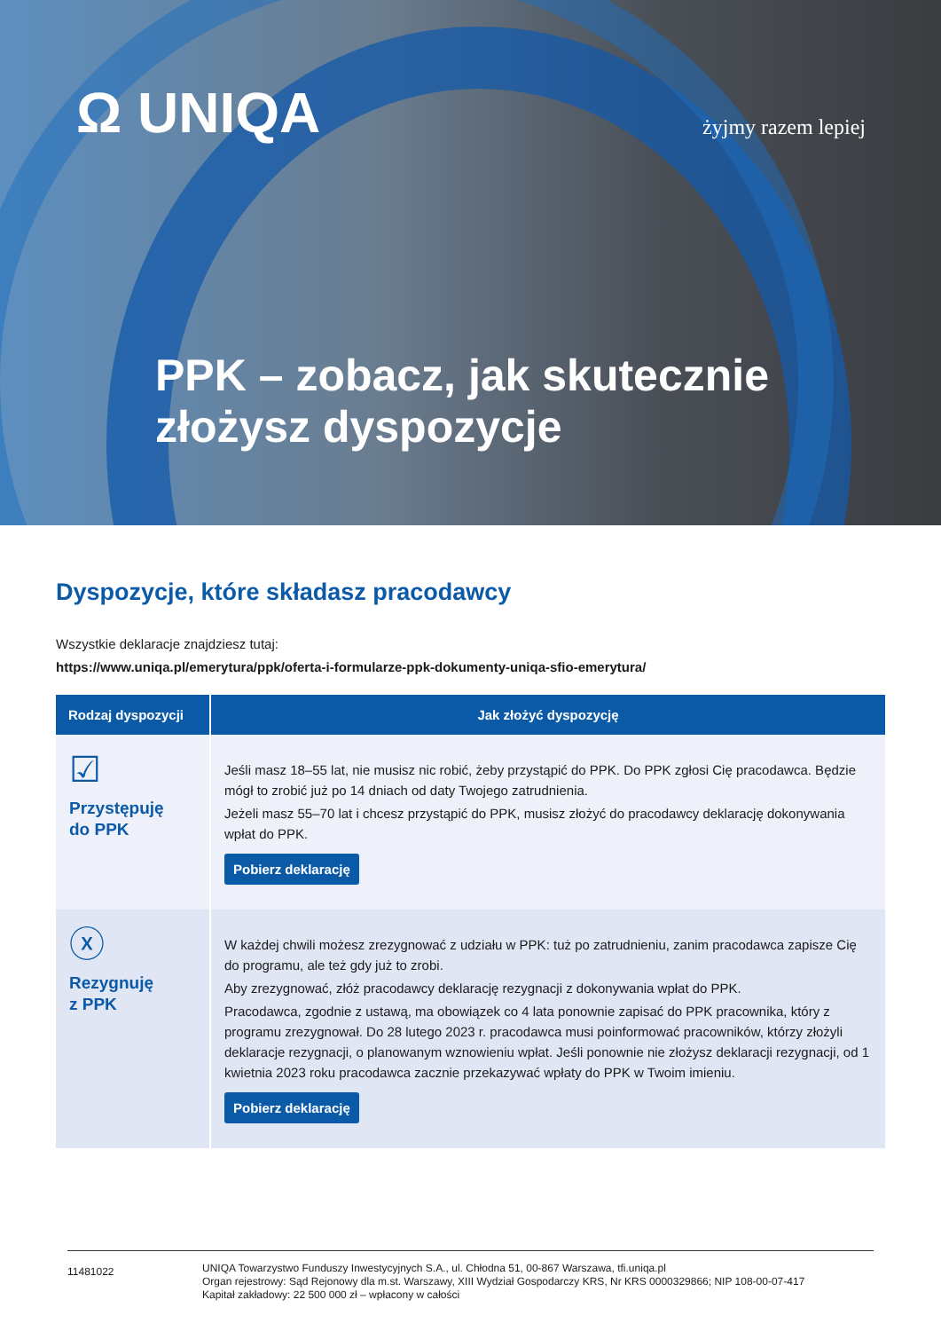Ω UNIQA
żyjmy razem lepiej
PPK – zobacz, jak skutecznie
złożysz dyspozycje
Dyspozycje, które składasz pracodawcy
Wszystkie deklaracje znajdziesz tutaj:
https://www.uniqa.pl/emerytura/ppk/oferta-i-formularze-ppk-dokumenty-uniqa-sfio-emerytura/
| Rodzaj dyspozycji | Jak złożyć dyspozycję |
| --- | --- |
| ☑ Przystępuję do PPK | Jeśli masz 18–55 lat, nie musisz nic robić, żeby przystąpić do PPK. Do PPK zgłosi Cię pracodawca. Będzie mógł to zrobić już po 14 dniach od daty Twojego zatrudnienia. Jeżeli masz 55–70 lat i chcesz przystąpić do PPK, musisz złożyć do pracodawcy deklarację dokonywania wpłat do PPK. Pobierz deklarację |
| ⓧ Rezygnuję z PPK | W każdej chwili możesz zrezygnować z udziału w PPK: tuż po zatrudnieniu, zanim pracodawca zapisze Cię do programu, ale też gdy już to zrobi. Aby zrezygnować, złóż pracodawcy deklarację rezygnacji z dokonywania wpłat do PPK. Pracodawca, zgodnie z ustawą, ma obowiązek co 4 lata ponownie zapisać do PPK pracownika, który z programu zrezygnował. Do 28 lutego 2023 r. pracodawca musi poinformować pracowników, którzy złożyli deklaracje rezygnacji, o planowanym wznowieniu wpłat. Jeśli ponownie nie złożysz deklaracji rezygnacji, od 1 kwietnia 2023 roku pracodawca zacznie przekazywać wpłaty do PPK w Twoim imieniu. Pobierz deklarację |
11481022
UNIQA Towarzystwo Funduszy Inwestycyjnych S.A., ul. Chłodna 51, 00-867 Warszawa, tfi.uniqa.pl
Organ rejestrowy: Sąd Rejonowy dla m.st. Warszawy, XIII Wydział Gospodarczy KRS, Nr KRS 0000329866; NIP 108-00-07-417
Kapitał zakładowy: 22 500 000 zł – wpłacony w całości